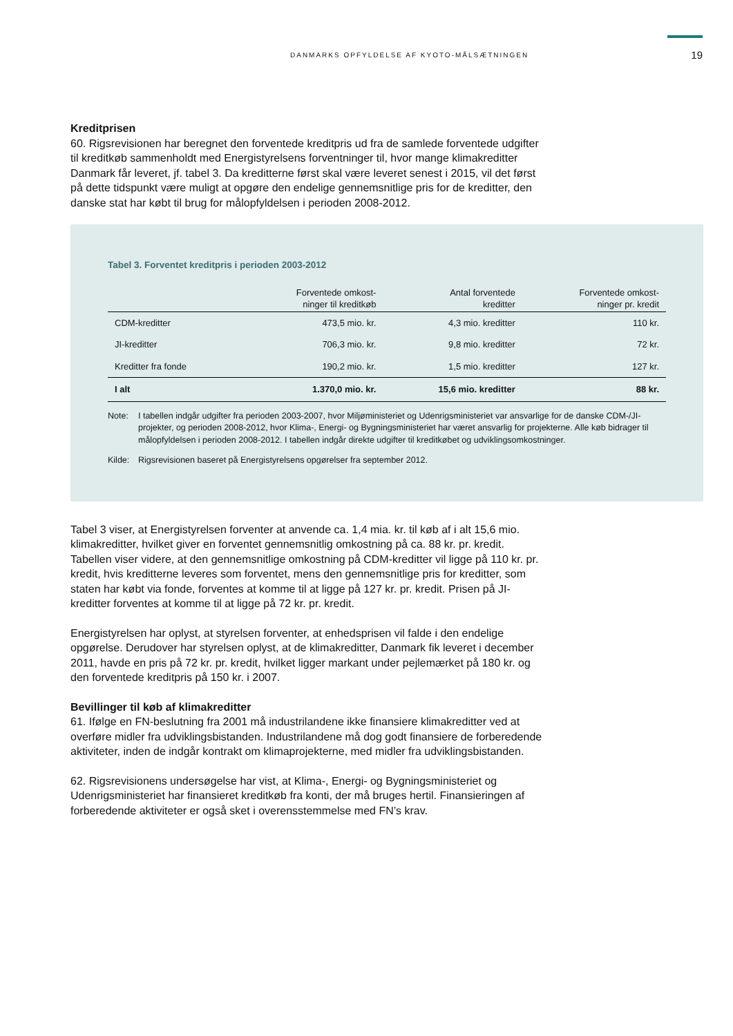DANMARKS OPFYLDELSE AF KYOTO-MÅLSÆTNINGEN 19
Kreditprisen
60. Rigsrevisionen har beregnet den forventede kreditpris ud fra de samlede forventede udgifter til kreditkøb sammenholdt med Energistyrelsens forventninger til, hvor mange klimakreditter Danmark får leveret, jf. tabel 3. Da kreditterne først skal være leveret senest i 2015, vil det først på dette tidspunkt være muligt at opgøre den endelige gennemsnitlige pris for de kreditter, den danske stat har købt til brug for målopfyldelsen i perioden 2008-2012.
Tabel 3. Forventet kreditpris i perioden 2003-2012
| | Forventede omkost- ninger til kreditkøb | Antal forventede kreditter | Forventede omkost- ninger pr. kredit |
| --- | --- | --- | --- |
| CDM-kreditter | 473,5 mio. kr. | 4,3 mio. kreditter | 110 kr. |
| JI-kreditter | 706,3 mio. kr. | 9,8 mio. kreditter | 72 kr. |
| Kreditter fra fonde | 190,2 mio. kr. | 1,5 mio. kreditter | 127 kr. |
| I alt | 1.370,0 mio. kr. | 15,6 mio. kreditter | 88 kr. |
Note: I tabellen indgår udgifter fra perioden 2003-2007, hvor Miljøministeriet og Udenrigsministeriet var ansvarlige for de danske CDM-/JI-projekter, og perioden 2008-2012, hvor Klima-, Energi- og Bygningsministeriet har været ansvarlig for projekterne. Alle køb bidrager til målopfyldelsen i perioden 2008-2012. I tabellen indgår direkte udgifter til kreditkøbet og udviklingsomkostninger.
Kilde: Rigsrevisionen baseret på Energistyrelsens opgørelser fra september 2012.
Tabel 3 viser, at Energistyrelsen forventer at anvende ca. 1,4 mia. kr. til køb af i alt 15,6 mio. klimakreditter, hvilket giver en forventet gennemsnitlig omkostning på ca. 88 kr. pr. kredit. Tabellen viser videre, at den gennemsnitlige omkostning på CDM-kreditter vil ligge på 110 kr. pr. kredit, hvis kreditterne leveres som forventet, mens den gennemsnitlige pris for kreditter, som staten har købt via fonde, forventes at komme til at ligge på 127 kr. pr. kredit. Prisen på JI-kreditter forventes at komme til at ligge på 72 kr. pr. kredit.
Energistyrelsen har oplyst, at styrelsen forventer, at enhedsprisen vil falde i den endelige opgørelse. Derudover har styrelsen oplyst, at de klimakreditter, Danmark fik leveret i december 2011, havde en pris på 72 kr. pr. kredit, hvilket ligger markant under pejlemærket på 180 kr. og den forventede kreditpris på 150 kr. i 2007.
Bevillinger til køb af klimakreditter
61. Ifølge en FN-beslutning fra 2001 må industrilandene ikke finansiere klimakreditter ved at overføre midler fra udviklingsbistanden. Industrilandene må dog godt finansiere de forberedende aktiviteter, inden de indgår kontrakt om klimaprojekterne, med midler fra udviklingsbistanden.
62. Rigsrevisionens undersøgelse har vist, at Klima-, Energi- og Bygningsministeriet og Udenrigsministeriet har finansieret kreditkøb fra konti, der må bruges hertil. Finansieringen af forberedende aktiviteter er også sket i overensstemmelse med FN’s krav.